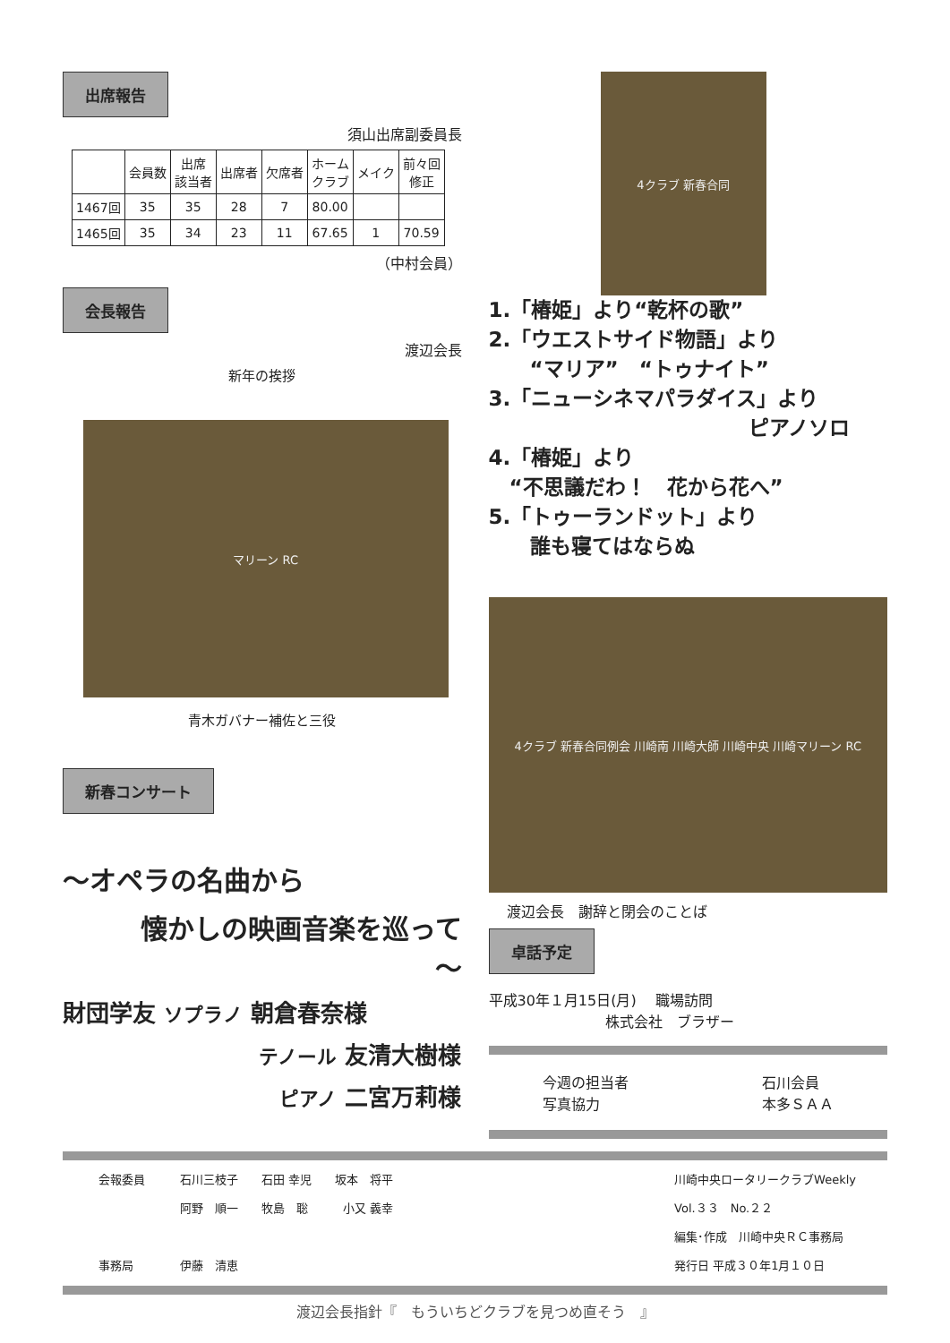出席報告
須山出席副委員長
| | 会員数 | 出席 該当者 | 出席者 | 欠席者 | ホーム クラブ | メイク | 前々回 修正 |
| --- | --- | --- | --- | --- | --- | --- | --- |
| 1467回 | 35 | 35 | 28 | 7 | 80.00 | | |
| 1465回 | 35 | 34 | 23 | 11 | 67.65 | 1 | 70.59 |
（中村会員）
会長報告
渡辺会長
新年の挨拶
マリーン RC
青木ガバナー補佐と三役
新春コンサート
～オペラの名曲から
懐かしの映画音楽を巡って
～
財団学友 ソプラノ 朝倉春奈様
テノール 友清大樹様
ピアノ 二宮万莉様
4クラブ 新春合同
1.「椿姫」より“乾杯の歌”
2.「ウエストサイド物語」より
　　“マリア”　“トゥナイト”
3.「ニューシネマパラダイス」より
ピアノソロ
4.「椿姫」より
　“不思議だわ！　花から花へ”
5.「トゥーランドット」より
　　誰も寝てはならぬ
4クラブ 新春合同例会 川崎南 川崎大師 川崎中央 川崎マリーン RC
渡辺会長　謝辞と閉会のことば
卓話予定
平成30年１月15日(月)　 職場訪問
株式会社　ブラザー
今週の担当者
写真協力
石川会員
本多ＳＡＡ
会報委員　　　石川三枝子　　石田 幸児　　坂本　将平
　　　　　　　阿野　順一　　牧島　聡　　　小又 義幸
事務局　　　　伊藤　清恵
川崎中央ロータリークラブWeekly
Vol.３３　No.２２
編集･作成　川崎中央ＲＣ事務局
発行日 平成３０年1月１０日
渡辺会長指針『　もういちどクラブを見つめ直そう　』